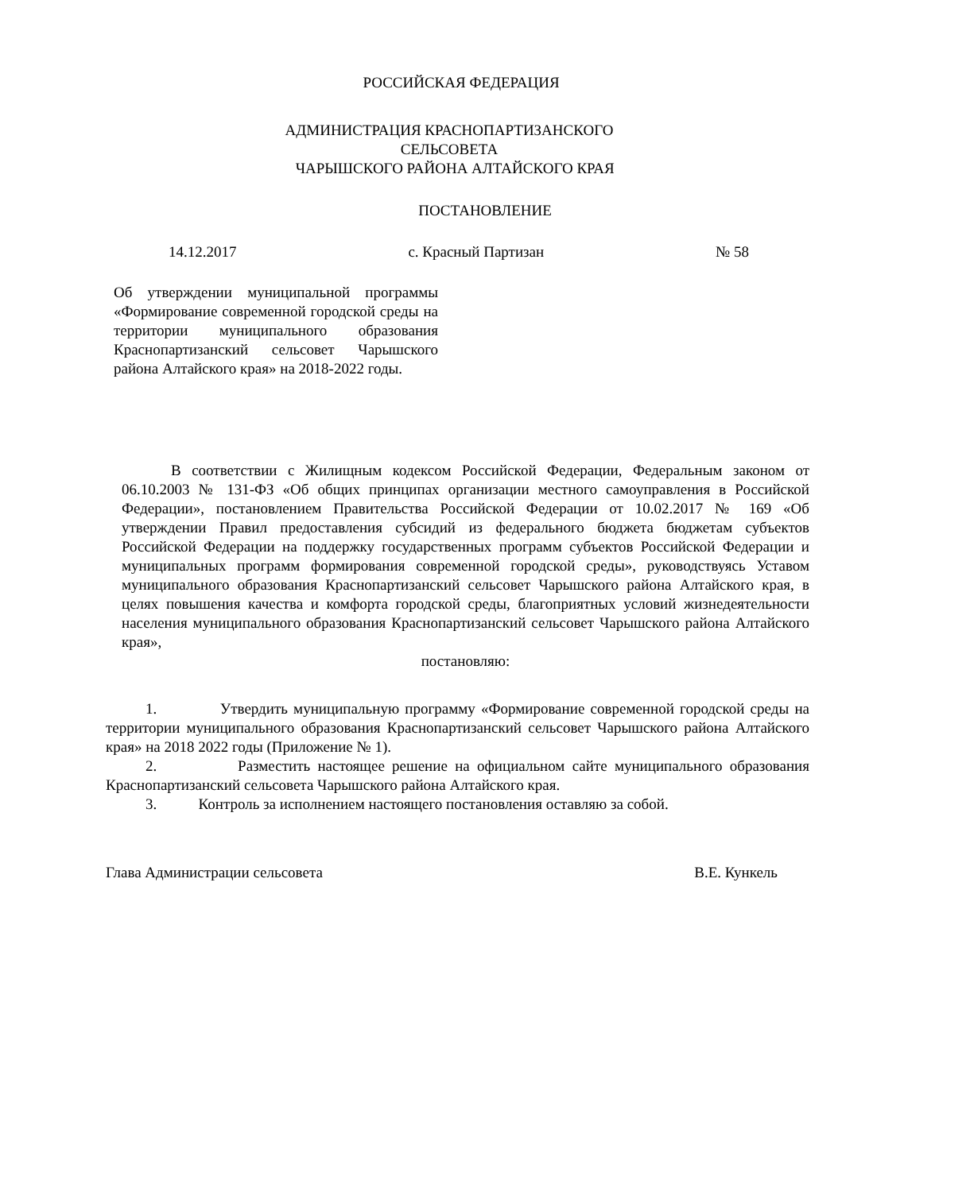РОССИЙСКАЯ ФЕДЕРАЦИЯ
АДМИНИСТРАЦИЯ КРАСНОПАРТИЗАНСКОГО
СЕЛЬСОВЕТА
ЧАРЫШСКОГО РАЙОНА АЛТАЙСКОГО КРАЯ
ПОСТАНОВЛЕНИЕ
14.12.2017 с. Красный Партизан № 58
Об утверждении муниципальной программы «Формирование современной городской среды на территории муниципального образования Краснопартизанский сельсовет Чарышского района Алтайского края» на 2018-2022 годы.
В соответствии с Жилищным кодексом Российской Федерации, Федеральным законом от 06.10.2003 № 131-ФЗ «Об общих принципах организации местного самоуправления в Российской Федерации», постановлением Правительства Российской Федерации от 10.02.2017 № 169 «Об утверждении Правил предоставления субсидий из федерального бюджета бюджетам субъектов Российской Федерации на поддержку государственных программ субъектов Российской Федерации и муниципальных программ формирования современной городской среды», руководствуясь Уставом муниципального образования Краснопартизанский сельсовет Чарышского района Алтайского края, в целях повышения качества и комфорта городской среды, благоприятных условий жизнедеятельности населения муниципального образования Краснопартизанский сельсовет Чарышского района Алтайского края»,
постановляю:
1. Утвердить муниципальную программу «Формирование современной городской среды на территории муниципального образования Краснопартизанский сельсовет Чарышского района Алтайского края» на 2018 2022 годы (Приложение № 1).
2. Разместить настоящее решение на официальном сайте муниципального образования Краснопартизанский сельсовета Чарышского района Алтайского края.
3. Контроль за исполнением настоящего постановления оставляю за собой.
Глава Администрации сельсовета В.Е. Кункель